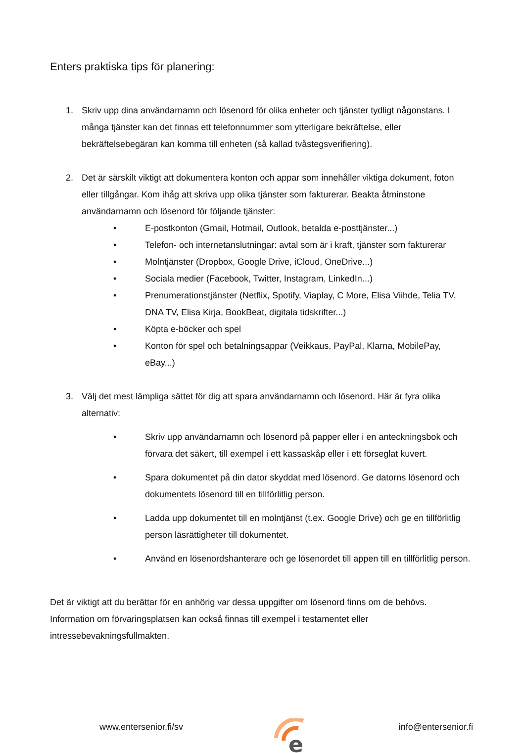Enters praktiska tips för planering:
1. Skriv upp dina användarnamn och lösenord för olika enheter och tjänster tydligt någonstans. I många tjänster kan det finnas ett telefonnummer som ytterligare bekräftelse, eller bekräftelsebegäran kan komma till enheten (så kallad tvåstegsverifiering).
2. Det är särskilt viktigt att dokumentera konton och appar som innehåller viktiga dokument, foton eller tillgångar. Kom ihåg att skriva upp olika tjänster som fakturerar. Beakta åtminstone användarnamn och lösenord för följande tjänster:
• E-postkonton (Gmail, Hotmail, Outlook, betalda e-posttjänster...)
• Telefon- och internetanslutningar: avtal som är i kraft, tjänster som fakturerar
• Molntjänster (Dropbox, Google Drive, iCloud, OneDrive...)
• Sociala medier (Facebook, Twitter, Instagram, LinkedIn...)
• Prenumerationstjänster (Netflix, Spotify, Viaplay, C More, Elisa Viihde, Telia TV, DNA TV, Elisa Kirja, BookBeat, digitala tidskrifter...)
• Köpta e-böcker och spel
• Konton för spel och betalningsappar (Veikkaus, PayPal, Klarna, MobilePay, eBay...)
3. Välj det mest lämpliga sättet för dig att spara användarnamn och lösenord. Här är fyra olika alternativ:
• Skriv upp användarnamn och lösenord på papper eller i en anteckningsbok och förvara det säkert, till exempel i ett kassaskåp eller i ett förseglat kuvert.
• Spara dokumentet på din dator skyddat med lösenord. Ge datorns lösenord och dokumentets lösenord till en tillförlitlig person.
• Ladda upp dokumentet till en molntjänst (t.ex. Google Drive) och ge en tillförlitlig person läsrättigheter till dokumentet.
• Använd en lösenordshanterare och ge lösenordet till appen till en tillförlitlig person.
Det är viktigt att du berättar för en anhörig var dessa uppgifter om lösenord finns om de behövs. Information om förvaringsplatsen kan också finnas till exempel i testamentet eller intressebevakningsfullmakten.
www.entersenior.fi/sv
e
info@entersenior.fi